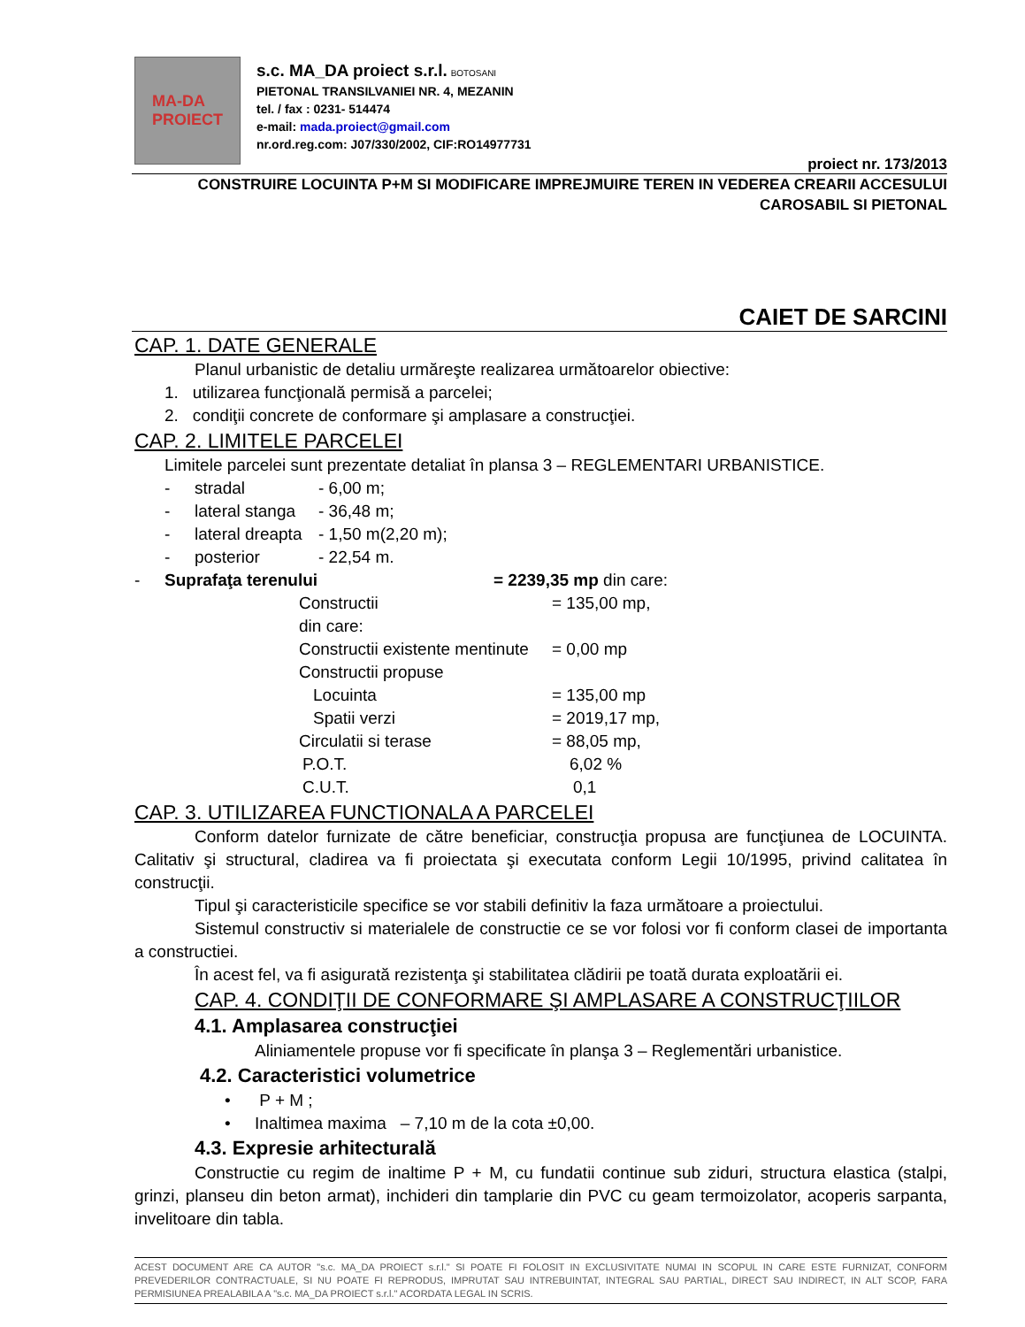MA-DA
PROIECT
s.c. MA_DA proiect s.r.l. BOTOSANI
PIETONAL TRANSILVANIEI NR. 4, MEZANIN
tel. / fax : 0231- 514474
e-mail: mada.proiect@gmail.com
nr.ord.reg.com: J07/330/2002, CIF:RO14977731
proiect nr. 173/2013
CONSTRUIRE LOCUINTA P+M SI MODIFICARE IMPREJMUIRE TEREN IN VEDEREA CREARII ACCESULUI
CAROSABIL SI PIETONAL
CAIET DE SARCINI
CAP. 1. DATE GENERALE
Planul urbanistic de detaliu urmăreşte realizarea următoarelor obiective:
1. utilizarea funcţională permisă a parcelei;
2. condiţii concrete de conformare şi amplasare a construcţiei.
CAP. 2. LIMITELE PARCELEI
Limitele parcelei sunt prezentate detaliat în plansa 3 – REGLEMENTARI URBANISTICE.
- stradal - 6,00 m;
- lateral stanga - 36,48 m;
- lateral dreapta - 1,50 m(2,20 m);
- posterior - 22,54 m.
- Suprafaţa terenului = 2239,35 mp din care:
Constructii = 135,00 mp,
din care:
Constructii existente mentinute = 0,00 mp
Constructii propuse
Locuinta = 135,00 mp
Spatii verzi = 2019,17 mp,
Circulatii si terase = 88,05 mp,
P.O.T. 6,02 %
C.U.T. 0,1
CAP. 3. UTILIZAREA FUNCTIONALA A PARCELEI
Conform datelor furnizate de către beneficiar, construcţia propusa are funcţiunea de LOCUINTA. Calitativ şi structural, cladirea va fi proiectata şi executata conform Legii 10/1995, privind calitatea în construcţii.
Tipul şi caracteristicile specifice se vor stabili definitiv la faza următoare a proiectului.
Sistemul constructiv si materialele de constructie ce se vor folosi vor fi conform clasei de importanta a constructiei.
În acest fel, va fi asigurată rezistenţa şi stabilitatea clădirii pe toată durata exploatării ei.
CAP. 4. CONDIŢII DE CONFORMARE ŞI AMPLASARE A CONSTRUCŢIILOR
4.1. Amplasarea construcţiei
Aliniamentele propuse vor fi specificate în planşa 3 – Reglementări urbanistice.
4.2. Caracteristici volumetrice
• P + M ;
• Inaltimea maxima – 7,10 m de la cota ±0,00.
4.3. Expresie arhitecturală
Constructie cu regim de inaltime P + M, cu fundatii continue sub ziduri, structura elastica (stalpi, grinzi, planseu din beton armat), inchideri din tamplarie din PVC cu geam termoizolator, acoperis sarpanta, invelitoare din tabla.
ACEST DOCUMENT ARE CA AUTOR "s.c. MA_DA PROIECT s.r.l." SI POATE FI FOLOSIT IN EXCLUSIVITATE NUMAI IN SCOPUL IN CARE ESTE FURNIZAT, CONFORM PREVEDERILOR CONTRACTUALE, SI NU POATE FI REPRODUS, IMPRUTAT SAU INTREBUINTAT, INTEGRAL SAU PARTIAL, DIRECT SAU INDIRECT, IN ALT SCOP, FARA PERMISIUNEA PREALABILA A "s.c. MA_DA PROIECT s.r.l." ACORDATA LEGAL IN SCRIS.